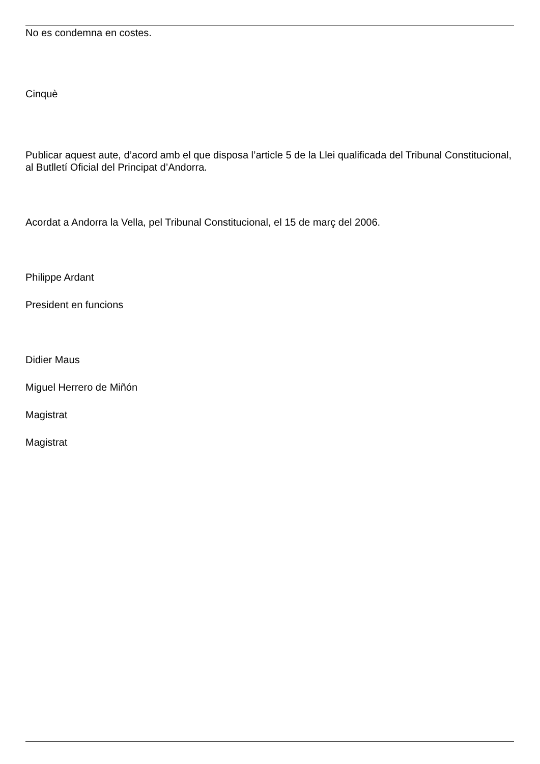No es condemna en costes.
Cinquè
Publicar aquest aute, d’acord amb el que disposa l’article 5 de la Llei qualificada del Tribunal Constitucional, al Butlletí Oficial del Principat d’Andorra.
Acordat a Andorra la Vella, pel Tribunal Constitucional, el 15 de març del 2006.
Philippe Ardant
President en funcions
Didier Maus
Miguel Herrero de Miñón
Magistrat
Magistrat